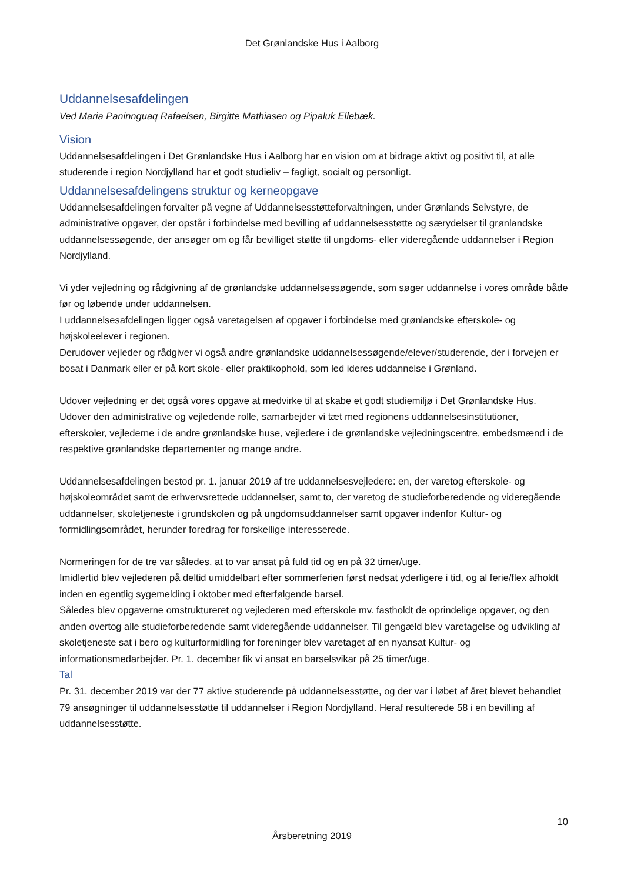Det Grønlandske Hus i Aalborg
Uddannelsesafdelingen
Ved Maria Paninnguaq Rafaelsen, Birgitte Mathiasen og Pipaluk Ellebæk.
Vision
Uddannelsesafdelingen i Det Grønlandske Hus i Aalborg har en vision om at bidrage aktivt og positivt til, at alle studerende i region Nordjylland har et godt studieliv – fagligt, socialt og personligt.
Uddannelsesafdelingens struktur og kerneopgave
Uddannelsesafdelingen forvalter på vegne af Uddannelsesstøtteforvaltningen, under Grønlands Selvstyre, de administrative opgaver, der opstår i forbindelse med bevilling af uddannelsesstøtte og særydelser til grønlandske uddannelsessøgende, der ansøger om og får bevilliget støtte til ungdoms- eller videregående uddannelser i Region Nordjylland.
Vi yder vejledning og rådgivning af de grønlandske uddannelsessøgende, som søger uddannelse i vores område både før og løbende under uddannelsen.
I uddannelsesafdelingen ligger også varetagelsen af opgaver i forbindelse med grønlandske efterskole- og højskoleelever i regionen.
Derudover vejleder og rådgiver vi også andre grønlandske uddannelsessøgende/elever/studerende, der i forvejen er bosat i Danmark eller er på kort skole- eller praktikophold, som led ideres uddannelse i Grønland.
Udover vejledning er det også vores opgave at medvirke til at skabe et godt studiemiljø i Det Grønlandske Hus.
Udover den administrative og vejledende rolle, samarbejder vi tæt med regionens uddannelsesinstitutioner, efterskoler, vejlederne i de andre grønlandske huse, vejledere i de grønlandske vejledningscentre, embedsmænd i de respektive grønlandske departementer og mange andre.
Uddannelsesafdelingen bestod pr. 1. januar 2019 af tre uddannelsesvejledere: en, der varetog efterskole- og højskoleområdet samt de erhvervsrettede uddannelser, samt to, der varetog de studieforberedende og videregående uddannelser, skoletjeneste i grundskolen og på ungdomsuddannelser samt opgaver indenfor Kultur- og formidlingsområdet, herunder foredrag for forskellige interesserede.
Normeringen for de tre var således, at to var ansat på fuld tid og en på 32 timer/uge.
Imidlertid blev vejlederen på deltid umiddelbart efter sommerferien først nedsat yderligere i tid, og al ferie/flex afholdt inden en egentlig sygemelding i oktober med efterfølgende barsel.
Således blev opgaverne omstruktureret og vejlederen med efterskole mv. fastholdt de oprindelige opgaver, og den anden overtog alle studieforberedende samt videregående uddannelser. Til gengæld blev varetagelse og udvikling af skoletjeneste sat i bero og kulturformidling for foreninger blev varetaget af en nyansat Kultur- og informationsmedarbejder. Pr. 1. december fik vi ansat en barselsvikar på 25 timer/uge.
Tal
Pr. 31. december 2019 var der 77 aktive studerende på uddannelsesstøtte, og der var i løbet af året blevet behandlet 79 ansøgninger til uddannelsesstøtte til uddannelser i Region Nordjylland. Heraf resulterede 58 i en bevilling af uddannelsesstøtte.
10
Årsberetning 2019